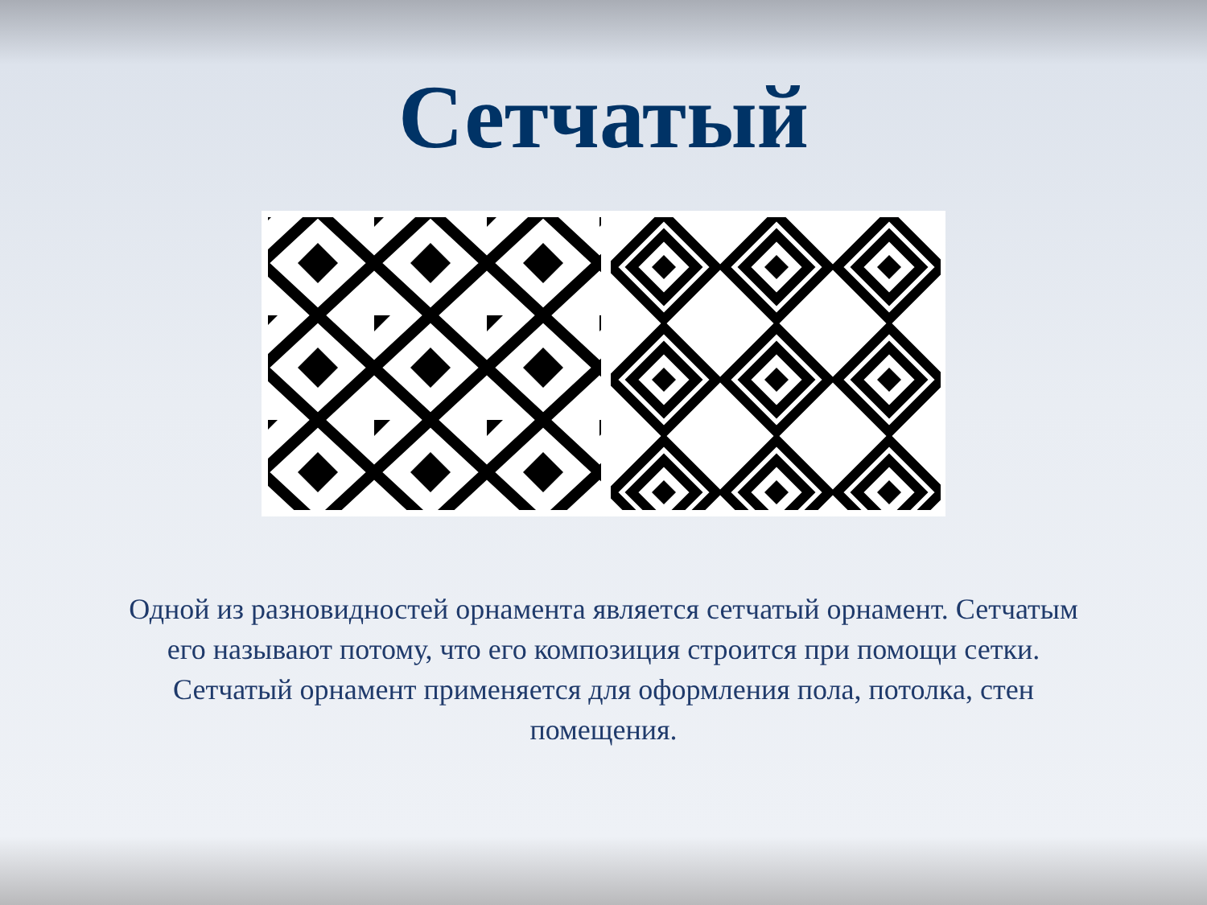Сетчатый
Одной из разновидностей орнамента является сетчатый орнамент. Сетчатым его называют потому, что его композиция строится при помощи сетки. Сетчатый орнамент применяется для оформления пола, потолка, стен помещения.